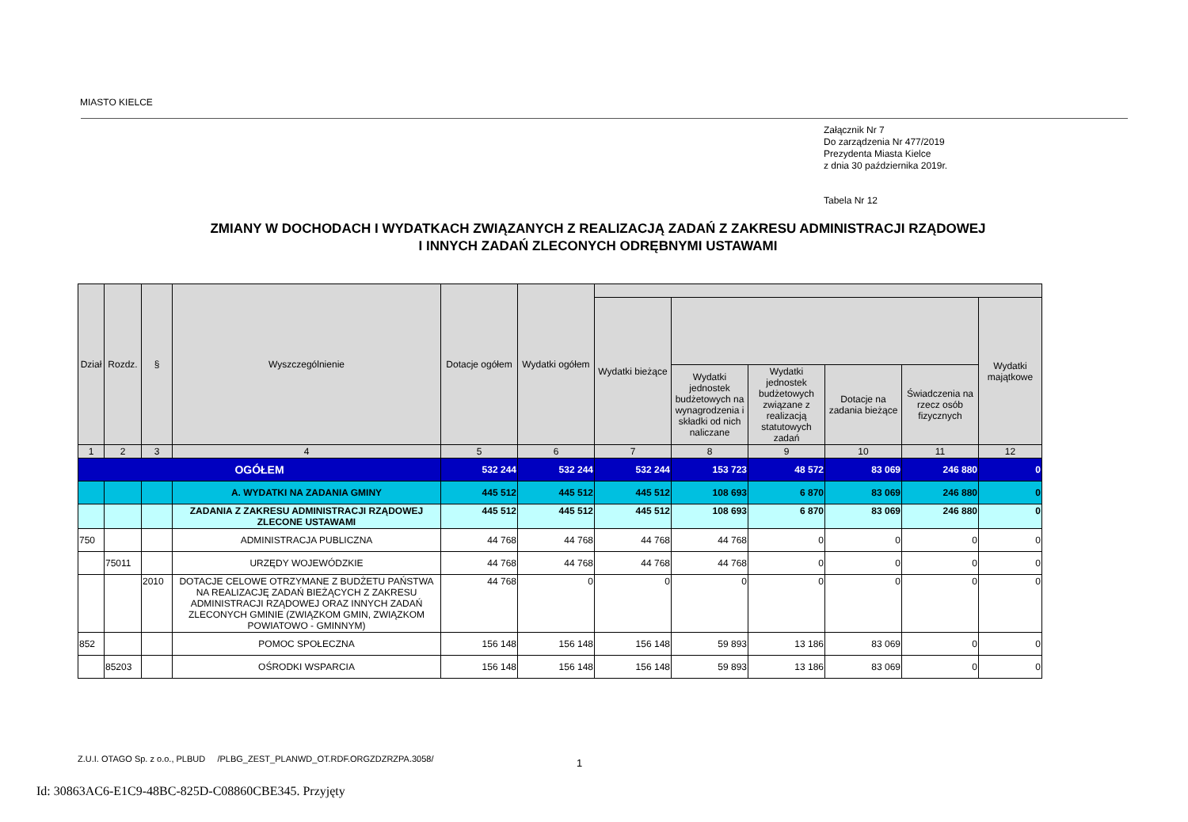MIASTO KIELCE
Załącznik Nr 7
Do zarządzenia Nr 477/2019
Prezydenta Miasta Kielce
z dnia 30 października 2019r.
Tabela Nr 12
ZMIANY W DOCHODACH I WYDATKACH ZWIĄZANYCH Z REALIZACJĄ ZADAŃ Z ZAKRESU ADMINISTRACJI RZĄDOWEJ
I INNYCH ZADAŃ ZLECONYCH ODRĘBNYMI USTAWAMI
| Dział | Rozdz. | § | Wyszczególnienie | Dotacje ogółem | Wydatki ogółem | | | | | | |
| --- | --- | --- | --- | --- | --- | --- | --- | --- | --- | --- | --- |
| | | | | | | Wydatki bieżące | | | | | Wydatki majątkowe |
| | | | | | | | Wydatki jednostek budżetowych na wynagrodzenia i składki od nich naliczane | Wydatki jednostek budżetowych związane z realizacją statutowych zadań | Dotacje na zadania bieżące | Świadczenia na rzecz osób fizycznych | |
| 1 | 2 | 3 | 4 | 5 | 6 | 7 | 8 | 9 | 10 | 11 | 12 |
| OGÓŁEM | | | | 532 244 | 532 244 | 532 244 | 153 723 | 48 572 | 83 069 | 246 880 | 0 |
| | | | A. WYDATKI NA ZADANIA GMINY | 445 512 | 445 512 | 445 512 | 108 693 | 6 870 | 83 069 | 246 880 | 0 |
| | | | ZADANIA Z ZAKRESU ADMINISTRACJI RZĄDOWEJ ZLECONE USTAWAMI | 445 512 | 445 512 | 445 512 | 108 693 | 6 870 | 83 069 | 246 880 | 0 |
| 750 | | | ADMINISTRACJA PUBLICZNA | 44 768 | 44 768 | 44 768 | 44 768 | 0 | 0 | 0 | 0 |
| | 75011 | | URZĘDY WOJEWÓDZKIE | 44 768 | 44 768 | 44 768 | 44 768 | 0 | 0 | 0 | 0 |
| | | 2010 | DOTACJE CELOWE OTRZYMANE Z BUDŻETU PAŃSTWA NA REALIZACJĘ ZADAŃ BIEŻĄCYCH Z ZAKRESU ADMINISTRACJI RZĄDOWEJ ORAZ INNYCH ZADAŃ ZLECONYCH GMINIE (ZWIĄZKOM GMIN, ZWIĄZKOM POWIATOWO - GMINNYM) | 44 768 | 0 | 0 | 0 | 0 | 0 | 0 | 0 |
| 852 | | | POMOC SPOŁECZNA | 156 148 | 156 148 | 156 148 | 59 893 | 13 186 | 83 069 | 0 | 0 |
| | 85203 | | OŚRODKI WSPARCIA | 156 148 | 156 148 | 156 148 | 59 893 | 13 186 | 83 069 | 0 | 0 |
Z.U.I. OTAGO Sp. z o.o., PLBUD /PLBG_ZEST_PLANWD_OT.RDF.ORGZDZRZPA.3058/
1
Id: 30863AC6-E1C9-48BC-825D-C08860CBE345. Przyjęty